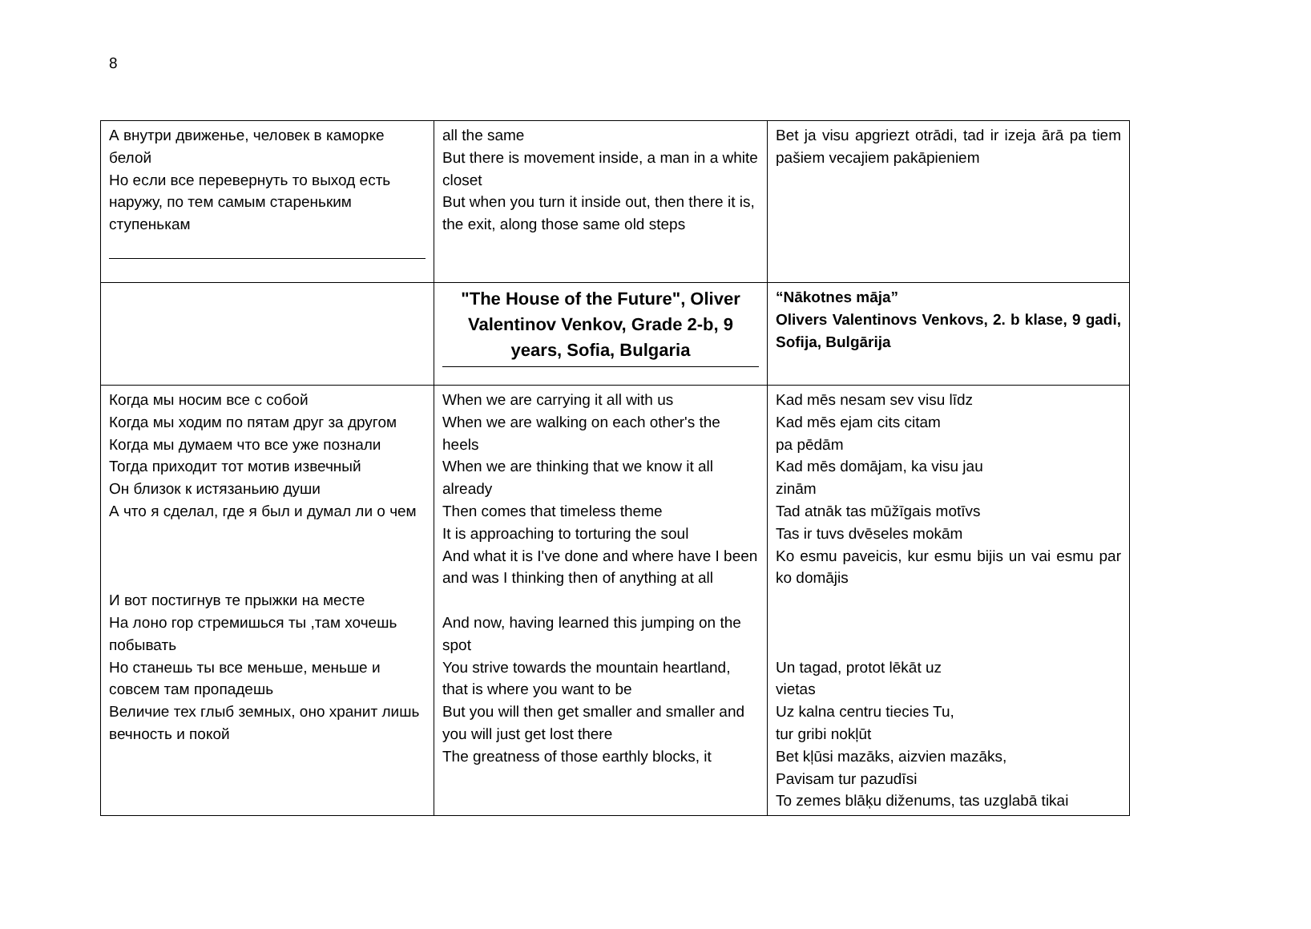8
| А внутри движенье, человек в каморке белой Но если все перевернуть то выход есть наружу, по тем самым стареньким ступенькам | all the same But there is movement inside, a man in a white closet But when you turn it inside out, then there it is, the exit, along those same old steps | Bet ja visu apgriezt otrādi, tad ir izeja ārā pa tiem pašiem vecajiem pakāpieniem |
| | "The House of the Future", Oliver Valentinov Venkov, Grade 2-b, 9 years, Sofia, Bulgaria | “Nākotnes māja” Olivers Valentinovs Venkovs, 2. b klase, 9 gadi, Sofija, Bulgārija |
| Когда мы носим все с собой Когда мы ходим по пятам друг за другом Когда мы думаем что все уже познали Тогда приходит тот мотив извечный Он близок к истязаньию души А что я сделал, где я был и думал ли о чем И вот постигнув те прыжки на месте На лоно гор стремишься ты ,там хочешь побывать Но станешь ты все меньше, меньше и совсем там пропадешь Величие тех глыб земных, оно хранит лишь вечность и покой | When we are carrying it all with us When we are walking on each other's the heels When we are thinking that we know it all already Then comes that timeless theme It is approaching to torturing the soul And what it is I've done and where have I been and was I thinking then of anything at all And now, having learned this jumping on the spot You strive towards the mountain heartland, that is where you want to be But you will then get smaller and smaller and you will just get lost there The greatness of those earthly blocks, it | Kad mēs nesam sev visu līdz Kad mēs ejam cits citam pa pēdām Kad mēs domājam, ka visu jau zinām Tad atnāk tas mūžīgais motīvs Tas ir tuvs dvēseles mokām Ko esmu paveicis, kur esmu bijis un vai esmu par ko domājis Un tagad, protot lēkāt uz vietas Uz kalna centru tiecies Tu, tur gribi nokļūt Bet kļūsi mazāks, aizvien mazāks, Pavisam tur pazudīsi To zemes blāķu diženums, tas uzglabā tikai |